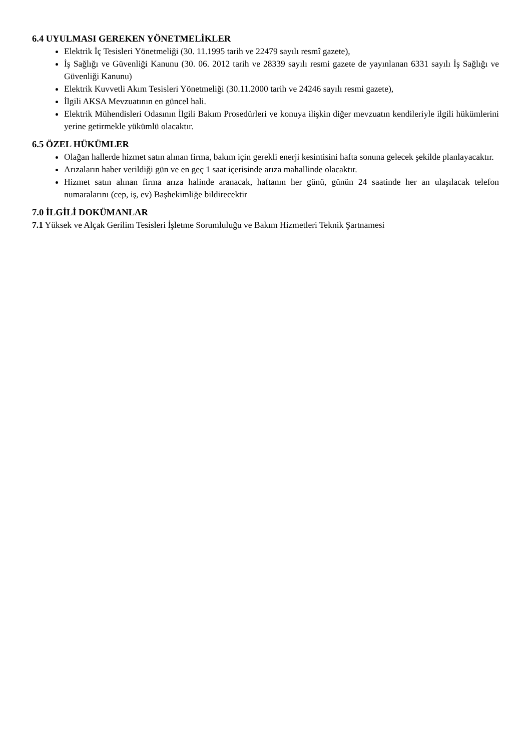6.4 UYULMASI GEREKEN YÖNETMELİKLER
Elektrik İç Tesisleri Yönetmeliği (30. 11.1995 tarih ve 22479 sayılı resmî gazete),
İş Sağlığı ve Güvenliği Kanunu (30. 06. 2012 tarih ve 28339 sayılı resmi gazete de yayınlanan 6331 sayılı İş Sağlığı ve Güvenliği Kanunu)
Elektrik Kuvvetli Akım Tesisleri Yönetmeliği (30.11.2000 tarih ve 24246 sayılı resmi gazete),
İlgili AKSA Mevzuatının en güncel hali.
Elektrik Mühendisleri Odasının İlgili Bakım Prosedürleri ve konuya ilişkin diğer mevzuatın kendileriyle ilgili hükümlerini yerine getirmekle yükümlü olacaktır.
6.5 ÖZEL HÜKÜMLER
Olağan hallerde hizmet satın alınan firma, bakım için gerekli enerji kesintisini hafta sonuna gelecek şekilde planlayacaktır.
Arızaların haber verildiği gün ve en geç 1 saat içerisinde arıza mahallinde olacaktır.
Hizmet satın alınan firma arıza halinde aranacak, haftanın her günü, günün 24 saatinde her an ulaşılacak telefon numaralarını (cep, iş, ev) Başhekimliğe bildirecektir
7.0 İLGİLİ DOKÜMANLAR
7.1 Yüksek ve Alçak Gerilim Tesisleri İşletme Sorumluluğu ve Bakım Hizmetleri Teknik Şartnamesi